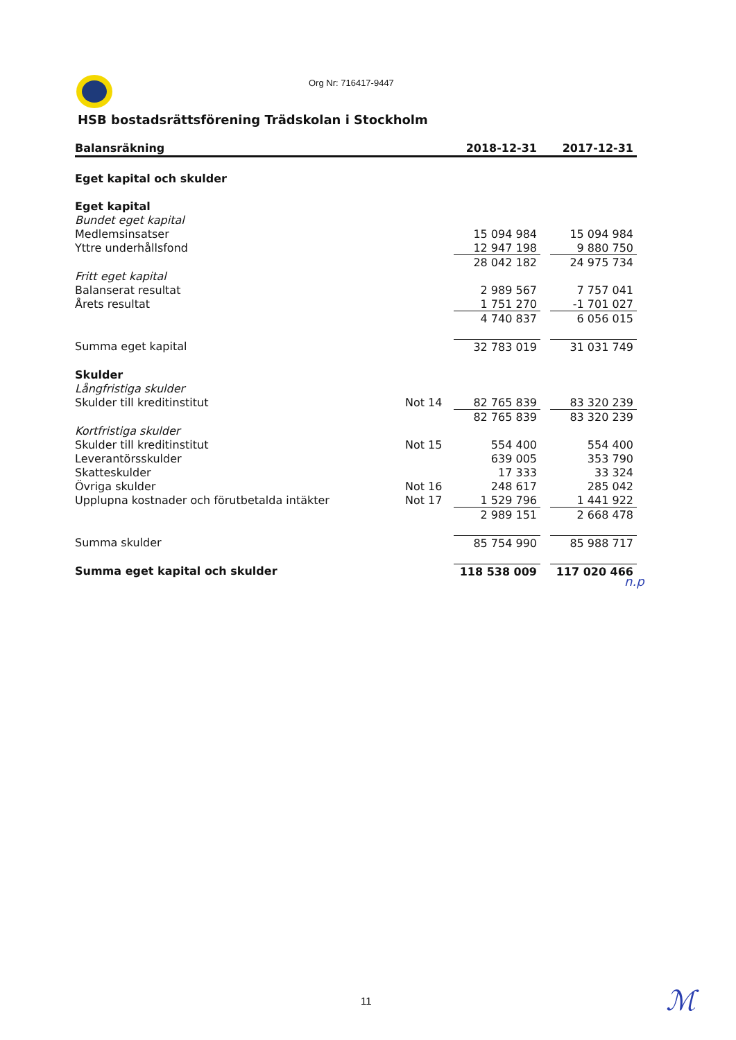Org Nr: 716417-9447
HSB bostadsrättsförening Trädskolan i Stockholm
| Balansräkning | | 2018-12-31 | | 2017-12-31 |
| --- | --- | --- | --- | --- |
| Eget kapital och skulder | | | | |
| Eget kapital | | | | |
| Bundet eget kapital | | | | |
| Medlemsinsatser | | 15 094 984 | | 15 094 984 |
| Yttre underhållsfond | | 12 947 198 | | 9 880 750 |
| | | 28 042 182 | | 24 975 734 |
| Fritt eget kapital | | | | |
| Balanserat resultat | | 2 989 567 | | 7 757 041 |
| Årets resultat | | 1 751 270 | | -1 701 027 |
| | | 4 740 837 | | 6 056 015 |
| Summa eget kapital | | 32 783 019 | | 31 031 749 |
| Skulder | | | | |
| Långfristiga skulder | | | | |
| Skulder till kreditinstitut | Not 14 | 82 765 839 | | 83 320 239 |
| | | 82 765 839 | | 83 320 239 |
| Kortfristiga skulder | | | | |
| Skulder till kreditinstitut | Not 15 | 554 400 | | 554 400 |
| Leverantörsskulder | | 639 005 | | 353 790 |
| Skatteskulder | | 17 333 | | 33 324 |
| Övriga skulder | Not 16 | 248 617 | | 285 042 |
| Upplupna kostnader och förutbetalda intäkter | Not 17 | 1 529 796 | | 1 441 922 |
| | | 2 989 151 | | 2 668 478 |
| Summa skulder | | 85 754 990 | | 85 988 717 |
| Summa eget kapital och skulder | | 118 538 009 | | 117 020 466 |
n.p
11 ℳ